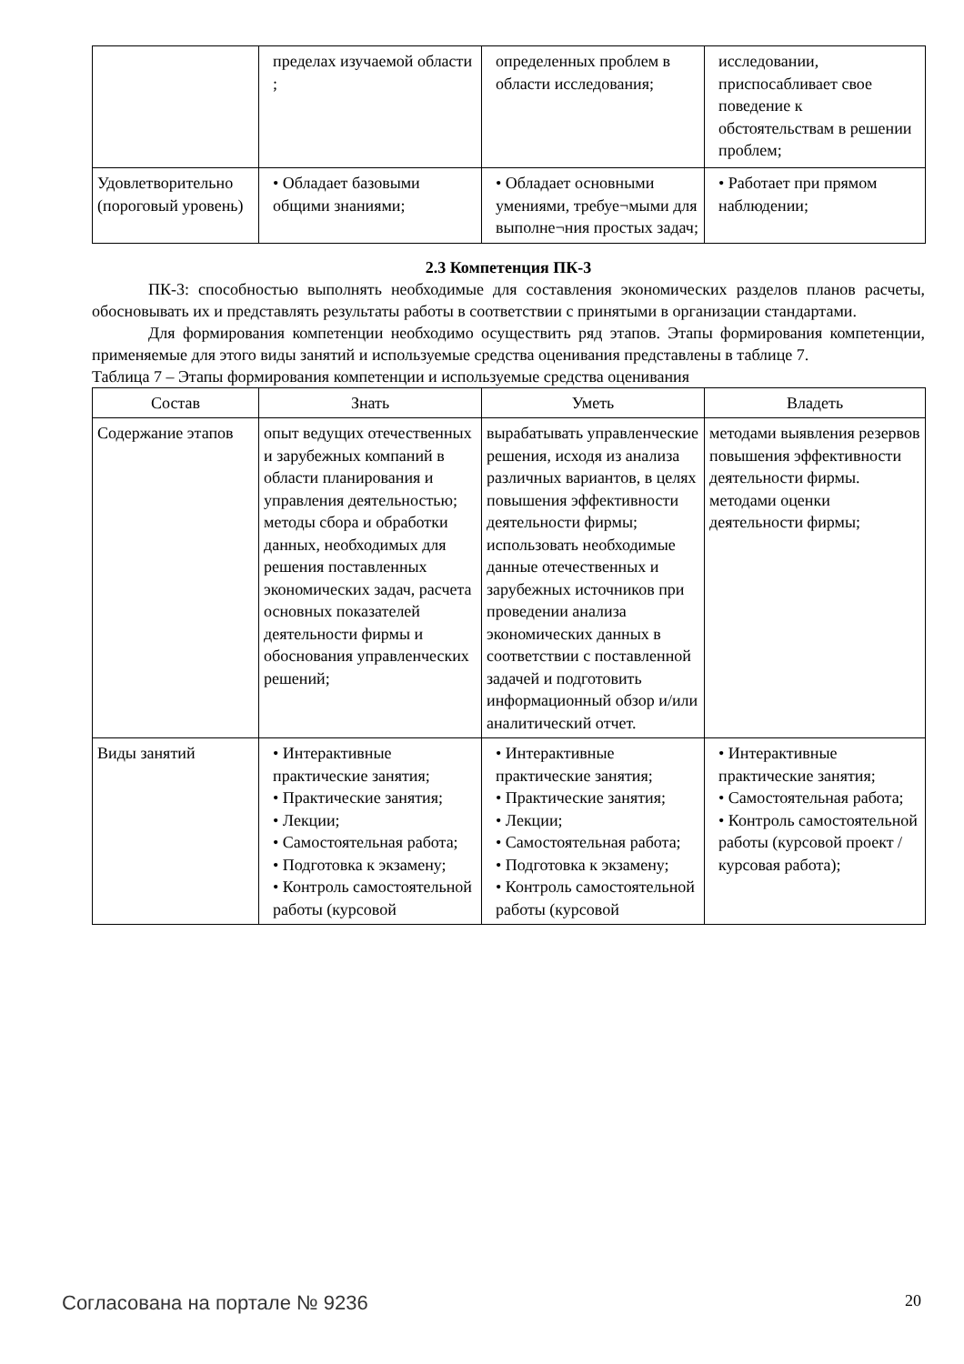| | пределах изучаемой области ; | определенных проблем в области исследования; | исследовании, приспосабливает свое поведение к обстоятельствам в решении проблем; |
| Удовлетворительно (пороговый уровень) | • Обладает базовыми общими знаниями; | • Обладает основными умениями, требуе¬мыми для выполне¬ния простых задач; | • Работает при прямом наблюдении; |
2.3 Компетенция ПК-3
ПК-3: способностью выполнять необходимые для составления экономических разделов планов расчеты, обосновывать их и представлять результаты работы в соответствии с принятыми в организации стандартами.
Для формирования компетенции необходимо осуществить ряд этапов. Этапы формирования компетенции, применяемые для этого виды занятий и используемые средства оценивания представлены в таблице 7.
Таблица 7 – Этапы формирования компетенции и используемые средства оценивания
| Состав | Знать | Уметь | Владеть |
| --- | --- | --- | --- |
| Содержание этапов | опыт ведущих отечественных и зарубежных компаний в области планирования и управления деятельностью; методы сбора и обработки данных, необходимых для решения поставленных экономических задач, расчета основных показателей деятельности фирмы и обоснования управленческих решений; | вырабатывать управленческие решения, исходя из анализа различных вариантов, в целях повышения эффективности деятельности фирмы; использовать необходимые данные отечественных и зарубежных источников при проведении анализа экономических данных в соответствии с поставленной задачей и подготовить информационный обзор и/или аналитический отчет. | методами выявления резервов повышения эффективности деятельности фирмы. методами оценки деятельности фирмы; |
| Виды занятий | • Интерактивные практические занятия; • Практические занятия; • Лекции; • Самостоятельная работа; • Подготовка к экзамену; • Контроль самостоятельной работы (курсовой | • Интерактивные практические занятия; • Практические занятия; • Лекции; • Самостоятельная работа; • Подготовка к экзамену; • Контроль самостоятельной работы (курсовой | • Интерактивные практические занятия; • Самостоятельная работа; • Контроль самостоятельной работы (курсовой проект / курсовая работа); |
Согласована на портале № 9236 20